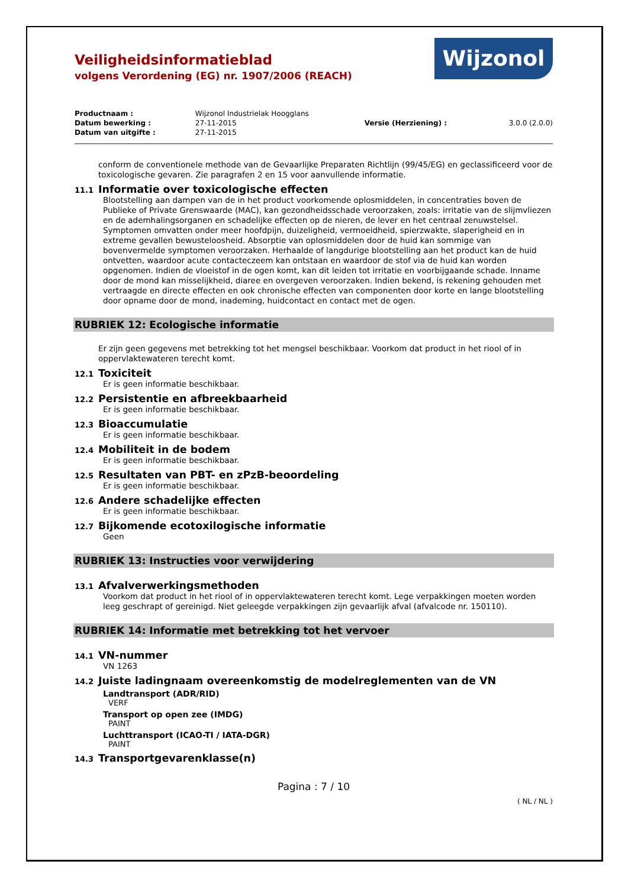Veiligheidsinformatieblad
volgens Verordening (EG) nr. 1907/2006 (REACH)
Wijzonol
| Productnaam : | Wijzonol Industrielak Hoogglans | | |
| Datum bewerking : | 27-11-2015 | Versie (Herziening) : | 3.0.0 (2.0.0) |
| Datum van uitgifte : | 27-11-2015 | | |
conform de conventionele methode van de Gevaarlijke Preparaten Richtlijn (99/45/EG) en geclassificeerd voor de toxicologische gevaren. Zie paragrafen 2 en 15 voor aanvullende informatie.
11.1 Informatie over toxicologische effecten
Blootstelling aan dampen van de in het product voorkomende oplosmiddelen, in concentraties boven de Publieke of Private Grenswaarde (MAC), kan gezondheidsschade veroorzaken, zoals: irritatie van de slijmvliezen en de ademhalingsorganen en schadelijke effecten op de nieren, de lever en het centraal zenuwstelsel. Symptomen omvatten onder meer hoofdpijn, duizeligheid, vermoeidheid, spierzwakte, slaperigheid en in extreme gevallen bewusteloosheid. Absorptie van oplosmiddelen door de huid kan sommige van bovenvermelde symptomen veroorzaken. Herhaalde of langdurige blootstelling aan het product kan de huid ontvetten, waardoor acute contacteczeem kan ontstaan en waardoor de stof via de huid kan worden opgenomen. Indien de vloeistof in de ogen komt, kan dit leiden tot irritatie en voorbijgaande schade. Inname door de mond kan misselijkheid, diaree en overgeven veroorzaken. Indien bekend, is rekening gehouden met vertraagde en directe effecten en ook chronische effecten van componenten door korte en lange blootstelling door opname door de mond, inademing, huidcontact en contact met de ogen.
RUBRIEK 12: Ecologische informatie
Er zijn geen gegevens met betrekking tot het mengsel beschikbaar. Voorkom dat product in het riool of in oppervlaktewateren terecht komt.
12.1 Toxiciteit
Er is geen informatie beschikbaar.
12.2 Persistentie en afbreekbaarheid
Er is geen informatie beschikbaar.
12.3 Bioaccumulatie
Er is geen informatie beschikbaar.
12.4 Mobiliteit in de bodem
Er is geen informatie beschikbaar.
12.5 Resultaten van PBT- en zPzB-beoordeling
Er is geen informatie beschikbaar.
12.6 Andere schadelijke effecten
Er is geen informatie beschikbaar.
12.7 Bijkomende ecotoxilogische informatie
Geen
RUBRIEK 13: Instructies voor verwijdering
13.1 Afvalverwerkingsmethoden
Voorkom dat product in het riool of in oppervlaktewateren terecht komt. Lege verpakkingen moeten worden leeg geschrapt of gereinigd. Niet geleegde verpakkingen zijn gevaarlijk afval (afvalcode nr. 150110).
RUBRIEK 14: Informatie met betrekking tot het vervoer
14.1 VN-nummer
VN 1263
14.2 Juiste ladingnaam overeenkomstig de modelreglementen van de VN
Landtransport (ADR/RID)
VERF
Transport op open zee (IMDG)
PAINT
Luchttransport (ICAO-TI / IATA-DGR)
PAINT
14.3 Transportgevarenklasse(n)
Pagina : 7 / 10
( NL / NL )